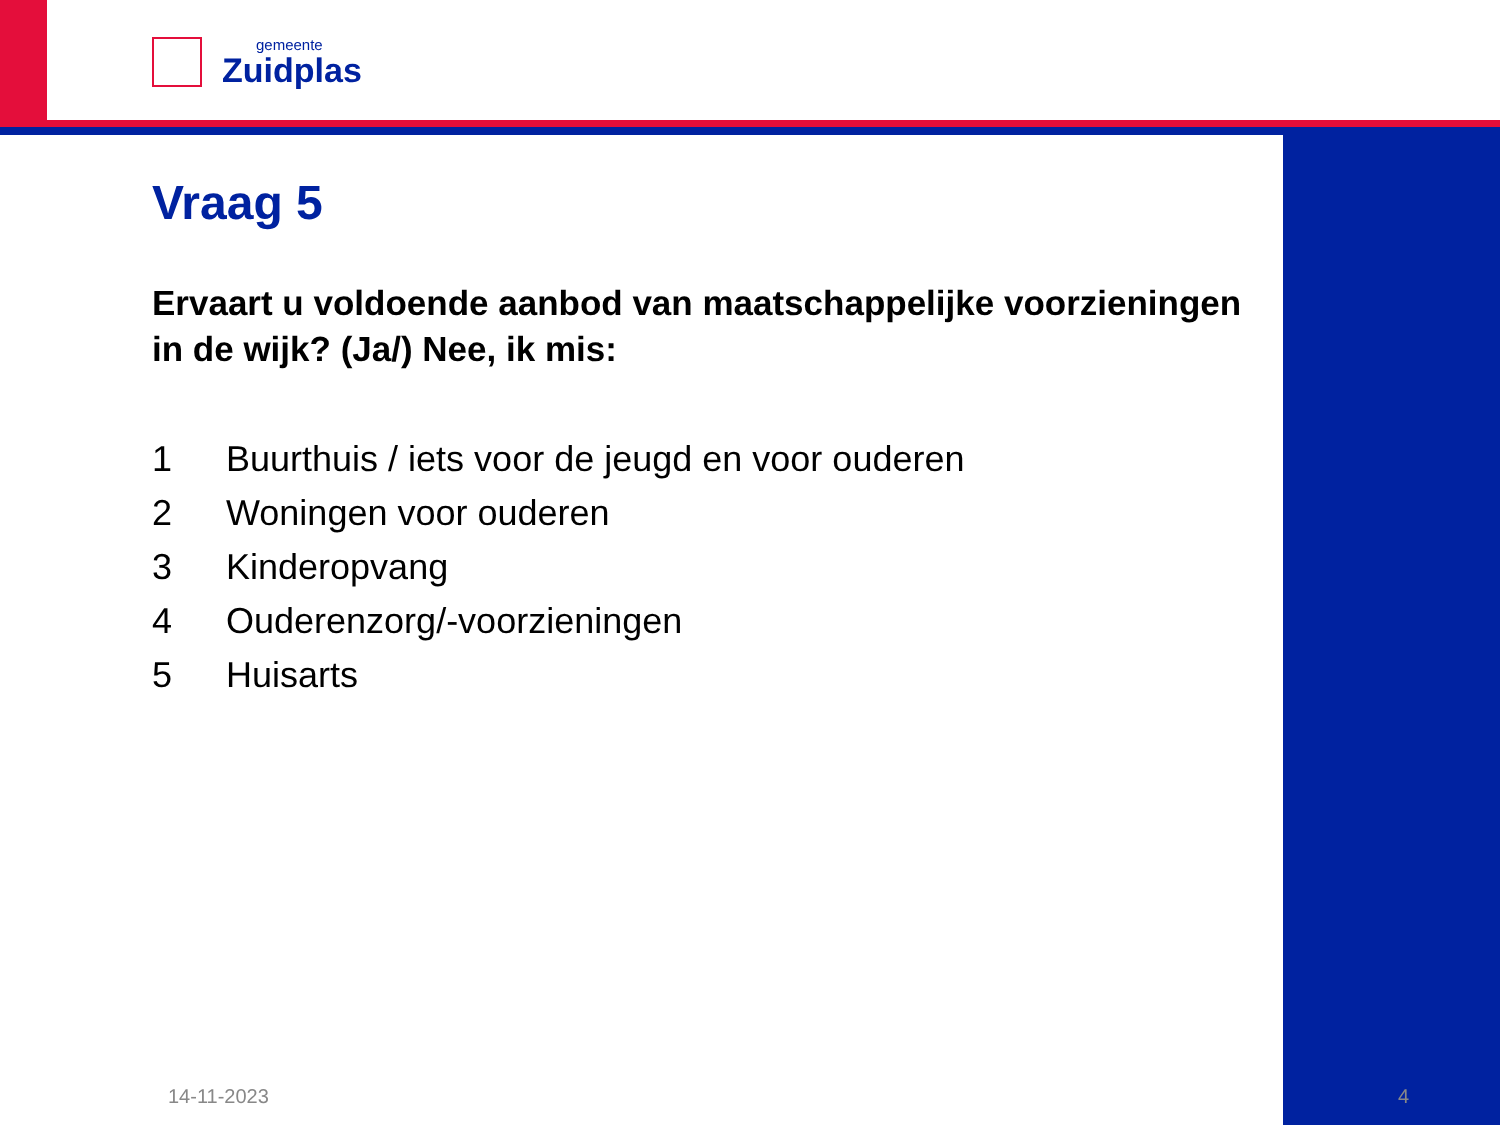gemeente
Zuidplas
Vraag 5
Ervaart u voldoende aanbod van maatschappelijke voorzieningen in de wijk? (Ja/) Nee, ik mis:
1 Buurthuis / iets voor de jeugd en voor ouderen
2 Woningen voor ouderen
3 Kinderopvang
4 Ouderenzorg/-voorzieningen
5 Huisarts
14-11-2023 4